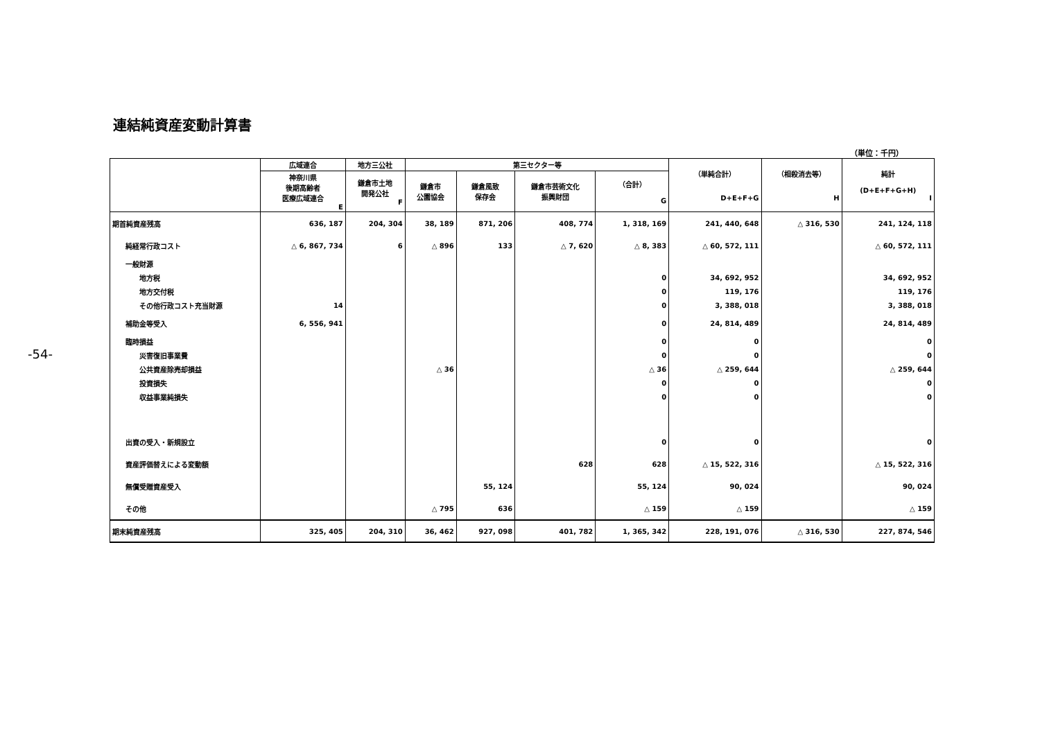-54-
連結純資産変動計算書
（単位：千円）
| | 広域連合 | 地方三公社 | 第三セクター等 | | | | （単純合計） D+E+F+G | （相殺消去等） H | 純計 (D+E+F+G+H) I |
| --- | --- | --- | --- | --- | --- | --- | --- | --- | --- |
| | 神奈川県 後期高齢者 医療広域連合 E | 鎌倉市土地 開発公社 F | 鎌倉市 公園協会 | 鎌倉風致 保存会 | 鎌倉市芸術文化 振興財団 | （合計） G | | | |
| 期首純資産残高 | 636, 187 | 204, 304 | 38, 189 | 871, 206 | 408, 774 | 1, 318, 169 | 241, 440, 648 | △ 316, 530 | 241, 124, 118 |
| 純経常行政コスト | △ 6, 867, 734 | 6 | △ 896 | 133 | △ 7, 620 | △ 8, 383 | △ 60, 572, 111 | | △ 60, 572, 111 |
| 一般財源 | | | | | | | | | |
| 地方税 | | | | | | 0 | 34, 692, 952 | | 34, 692, 952 |
| 地方交付税 | | | | | | 0 | 119, 176 | | 119, 176 |
| その他行政コスト充当財源 | 14 | | | | | 0 | 3, 388, 018 | | 3, 388, 018 |
| 補助金等受入 | 6, 556, 941 | | | | | 0 | 24, 814, 489 | | 24, 814, 489 |
| 臨時損益 | | | | | | 0 | 0 | | 0 |
| 災害復旧事業費 | | | | | | 0 | 0 | | 0 |
| 公共資産除売却損益 | | | △ 36 | | | △ 36 | △ 259, 644 | | △ 259, 644 |
| 投資損失 | | | | | | 0 | 0 | | 0 |
| 収益事業純損失 | | | | | | 0 | 0 | | 0 |
| 出資の受入・新規設立 | | | | | | 0 | 0 | | 0 |
| 資産評価替えによる変動額 | | | | | 628 | 628 | △ 15, 522, 316 | | △ 15, 522, 316 |
| 無償受贈資産受入 | | | | 55, 124 | | 55, 124 | 90, 024 | | 90, 024 |
| その他 | | | △ 795 | 636 | | △ 159 | △ 159 | | △ 159 |
| 期末純資産残高 | 325, 405 | 204, 310 | 36, 462 | 927, 098 | 401, 782 | 1, 365, 342 | 228, 191, 076 | △ 316, 530 | 227, 874, 546 |